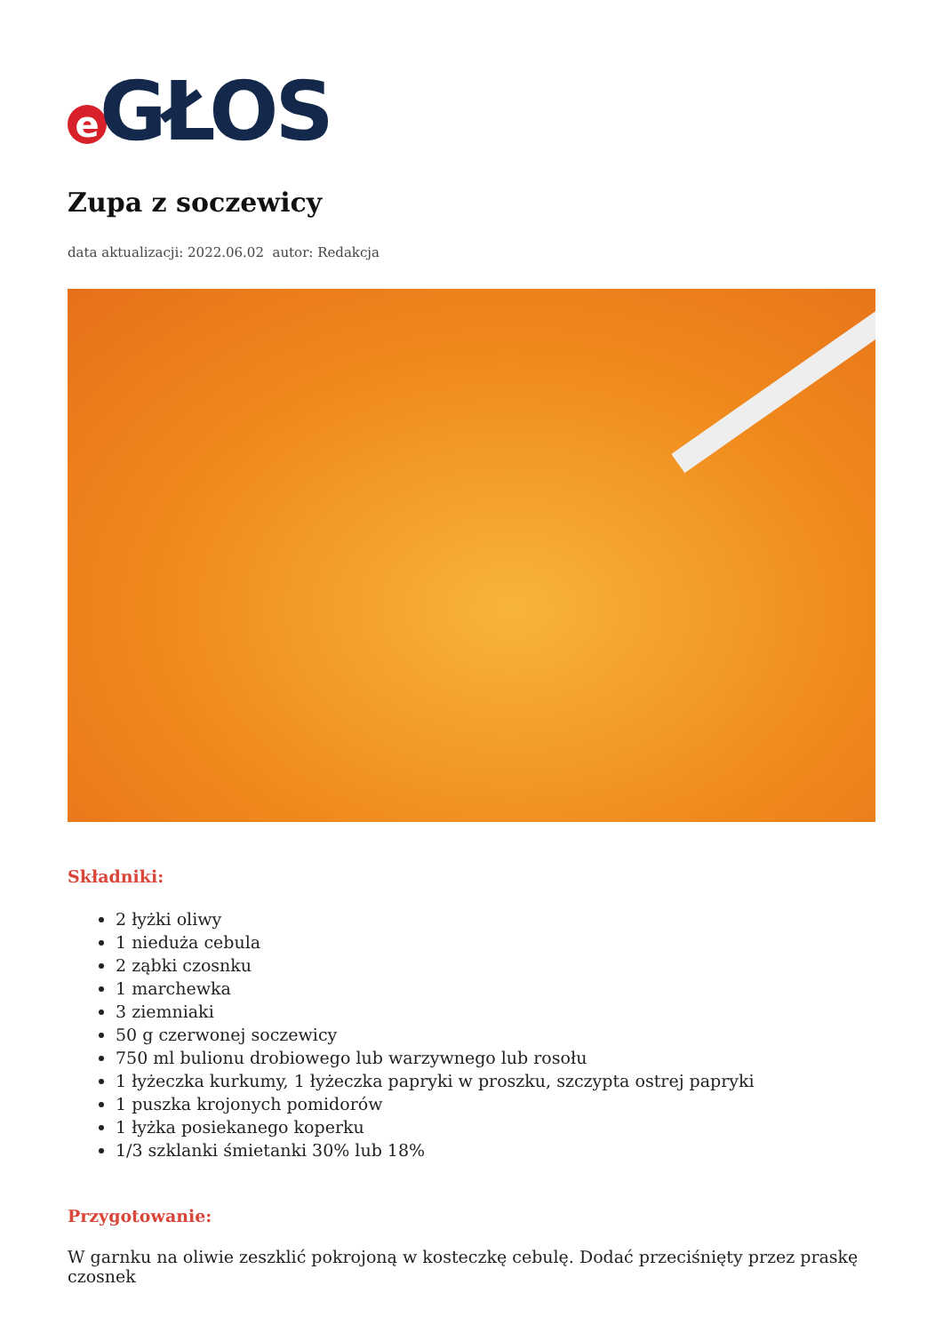e GŁOS
Zupa z soczewicy
data aktualizacji: 2022.06.02 autor: Redakcja
Składniki:
2 łyżki oliwy
1 nieduża cebula
2 ząbki czosnku
1 marchewka
3 ziemniaki
50 g czerwonej soczewicy
750 ml bulionu drobiowego lub warzywnego lub rosołu
1 łyżeczka kurkumy, 1 łyżeczka papryki w proszku, szczypta ostrej papryki
1 puszka krojonych pomidorów
1 łyżka posiekanego koperku
1/3 szklanki śmietanki 30% lub 18%
Przygotowanie:
W garnku na oliwie zeszklić pokrojoną w kosteczkę cebulę. Dodać przeciśnięty przez praskę czosnek